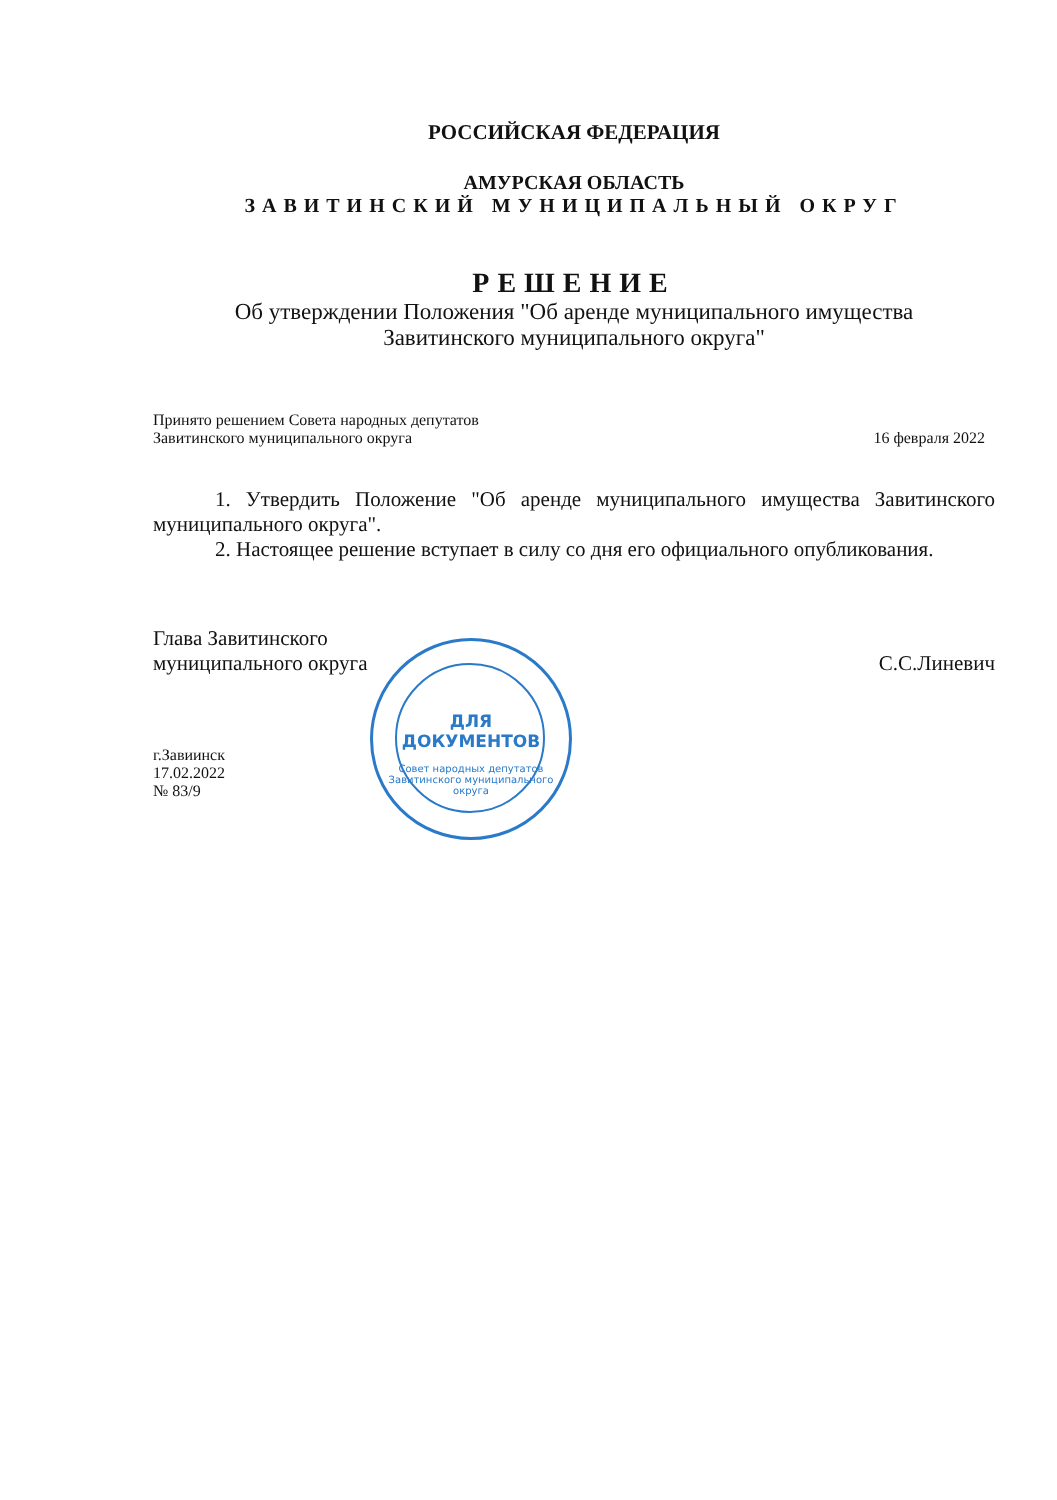РОССИЙСКАЯ ФЕДЕРАЦИЯ
АМУРСКАЯ ОБЛАСТЬ
ЗАВИТИНСКИЙ МУНИЦИПАЛЬНЫЙ ОКРУГ
РЕШЕНИЕ
Об утверждении Положения "Об аренде муниципального имущества
Завитинского муниципального округа"
Принято решением Совета народных депутатов
Завитинского муниципального округа 16 февраля 2022
1. Утвердить Положение "Об аренде муниципального имущества Завитинского муниципального округа".
2. Настоящее решение вступает в силу со дня его официального опубликования.
Глава Завитинского
муниципального округа С.С.Линевич
г.Завиинск
17.02.2022
№ 83/9
ДЛЯ
ДОКУМЕНТОВ
Совет народных депутатов Завитинского муниципального округа